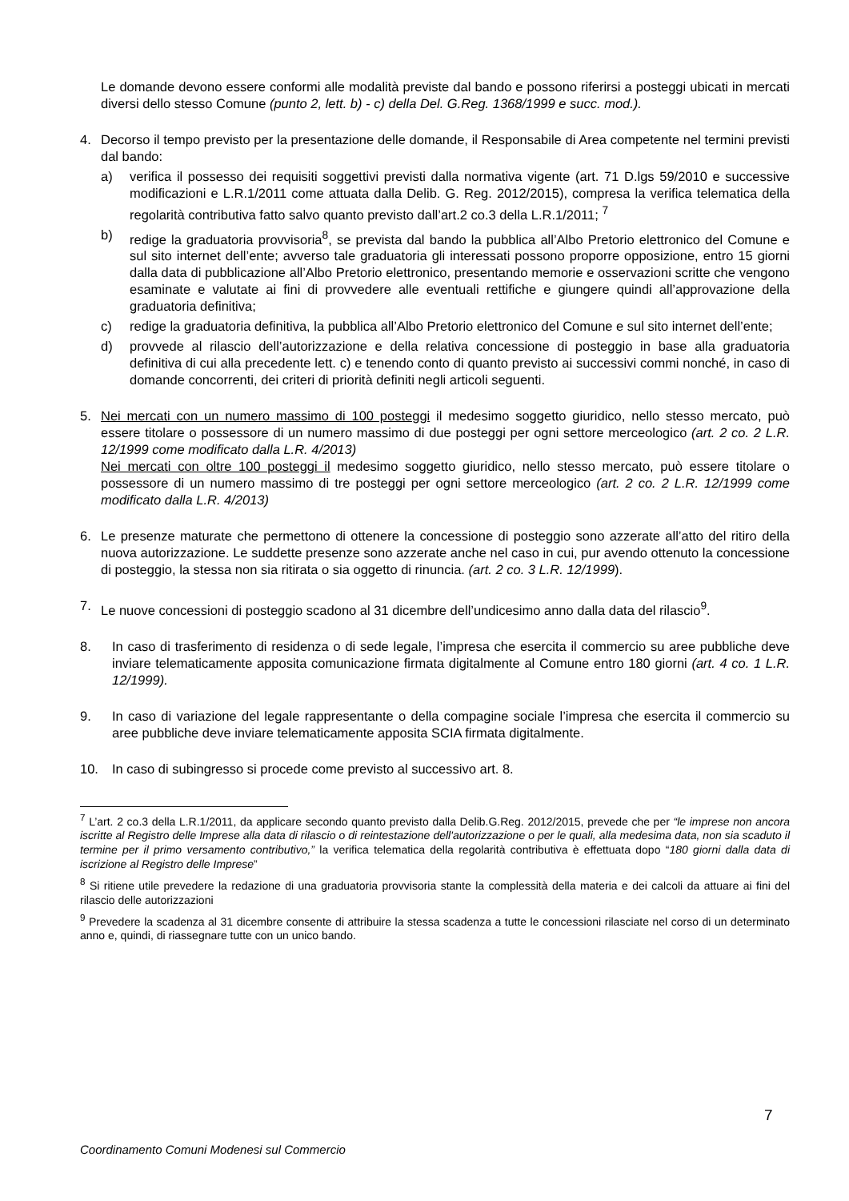Le domande devono essere conformi alle modalità previste dal bando e possono riferirsi a posteggi ubicati in mercati diversi dello stesso Comune (punto 2, lett. b) - c) della Del. G.Reg. 1368/1999 e succ. mod.).
4. Decorso il tempo previsto per la presentazione delle domande, il Responsabile di Area competente nel termini previsti dal bando:
a) verifica il possesso dei requisiti soggettivi previsti dalla normativa vigente (art. 71 D.lgs 59/2010 e successive modificazioni e L.R.1/2011 come attuata dalla Delib. G. Reg. 2012/2015), compresa la verifica telematica della regolarità contributiva fatto salvo quanto previsto dall’art.2 co.3 della L.R.1/2011; <sup>7</sup>
b) redige la graduatoria provvisoria<sup>8</sup>, se prevista dal bando la pubblica all’Albo Pretorio elettronico del Comune e sul sito internet dell’ente; avverso tale graduatoria gli interessati possono proporre opposizione, entro 15 giorni dalla data di pubblicazione all’Albo Pretorio elettronico, presentando memorie e osservazioni scritte che vengono esaminate e valutate ai fini di provvedere alle eventuali rettifiche e giungere quindi all’approvazione della graduatoria definitiva;
c) redige la graduatoria definitiva, la pubblica all’Albo Pretorio elettronico del Comune e sul sito internet dell’ente;
d) provvede al rilascio dell’autorizzazione e della relativa concessione di posteggio in base alla graduatoria definitiva di cui alla precedente lett. c) e tenendo conto di quanto previsto ai successivi commi nonché, in caso di domande concorrenti, dei criteri di priorità definiti negli articoli seguenti.
5. Nei mercati con un numero massimo di 100 posteggi il medesimo soggetto giuridico, nello stesso mercato, può essere titolare o possessore di un numero massimo di due posteggi per ogni settore merceologico (art. 2 co. 2 L.R. 12/1999 come modificato dalla L.R. 4/2013)
Nei mercati con oltre 100 posteggi il medesimo soggetto giuridico, nello stesso mercato, può essere titolare o possessore di un numero massimo di tre posteggi per ogni settore merceologico (art. 2 co. 2 L.R. 12/1999 come modificato dalla L.R. 4/2013)
6. Le presenze maturate che permettono di ottenere la concessione di posteggio sono azzerate all’atto del ritiro della nuova autorizzazione. Le suddette presenze sono azzerate anche nel caso in cui, pur avendo ottenuto la concessione di posteggio, la stessa non sia ritirata o sia oggetto di rinuncia. (art. 2 co. 3 L.R. 12/1999).
7. Le nuove concessioni di posteggio scadono al 31 dicembre dell’undicesimo anno dalla data del rilascio<sup>9</sup>.
8. In caso di trasferimento di residenza o di sede legale, l’impresa che esercita il commercio su aree pubbliche deve inviare telematicamente apposita comunicazione firmata digitalmente al Comune entro 180 giorni (art. 4 co. 1 L.R. 12/1999).
9. In caso di variazione del legale rappresentante o della compagine sociale l’impresa che esercita il commercio su aree pubbliche deve inviare telematicamente apposita SCIA firmata digitalmente.
10. In caso di subingresso si procede come previsto al successivo art. 8.
<sup>7</sup> L’art. 2 co.3 della L.R.1/2011, da applicare secondo quanto previsto dalla Delib.G.Reg. 2012/2015, prevede che per “le imprese non ancora iscritte al Registro delle Imprese alla data di rilascio o di reintestazione dell'autorizzazione o per le quali, alla medesima data, non sia scaduto il termine per il primo versamento contributivo,” la verifica telematica della regolarità contributiva è effettuata dopo “180 giorni dalla data di iscrizione al Registro delle Imprese”
<sup>8</sup> Si ritiene utile prevedere la redazione di una graduatoria provvisoria stante la complessità della materia e dei calcoli da attuare ai fini del rilascio delle autorizzazioni
<sup>9</sup> Prevedere la scadenza al 31 dicembre consente di attribuire la stessa scadenza a tutte le concessioni rilasciate nel corso di un determinato anno e, quindi, di riassegnare tutte con un unico bando.
7
Coordinamento Comuni Modenesi sul Commercio